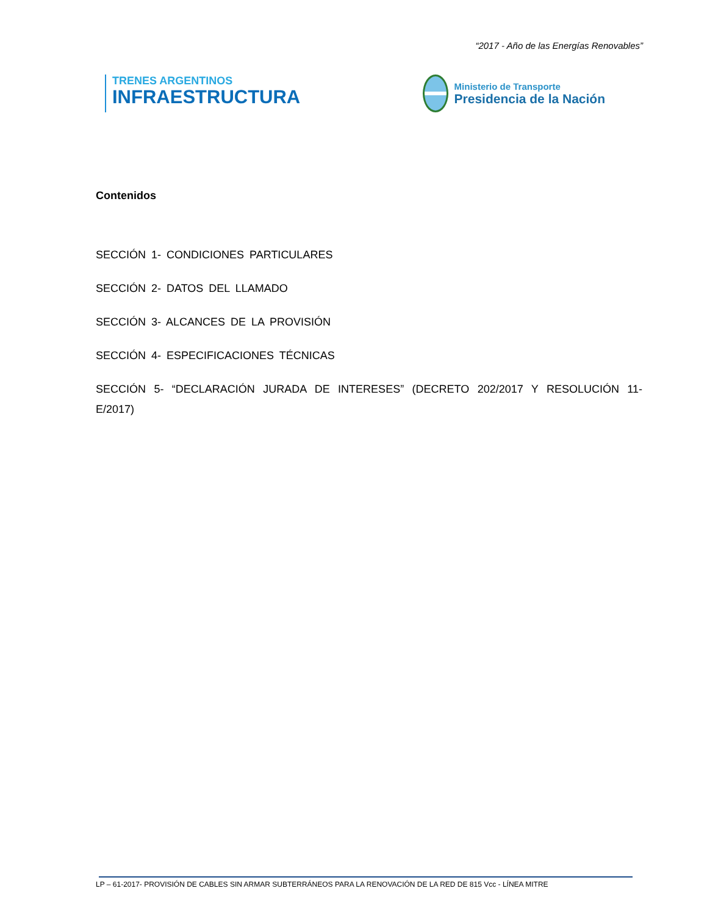“2017 - Año de las Energías Renovables”
TRENES ARGENTINOS
INFRAESTRUCTURA
Ministerio de Transporte
Presidencia de la Nación
Contenidos
SECCIÓN 1- CONDICIONES PARTICULARES
SECCIÓN 2- DATOS DEL LLAMADO
SECCIÓN 3- ALCANCES DE LA PROVISIÓN
SECCIÓN 4- ESPECIFICACIONES TÉCNICAS
SECCIÓN 5- “DECLARACIÓN JURADA DE INTERESES” (DECRETO 202/2017 Y RESOLUCIÓN 11-E/2017)
LP – 61-2017- PROVISIÓN DE CABLES SIN ARMAR SUBTERRÁNEOS PARA LA RENOVACIÓN DE LA RED DE 815 Vcc - LÍNEA MITRE